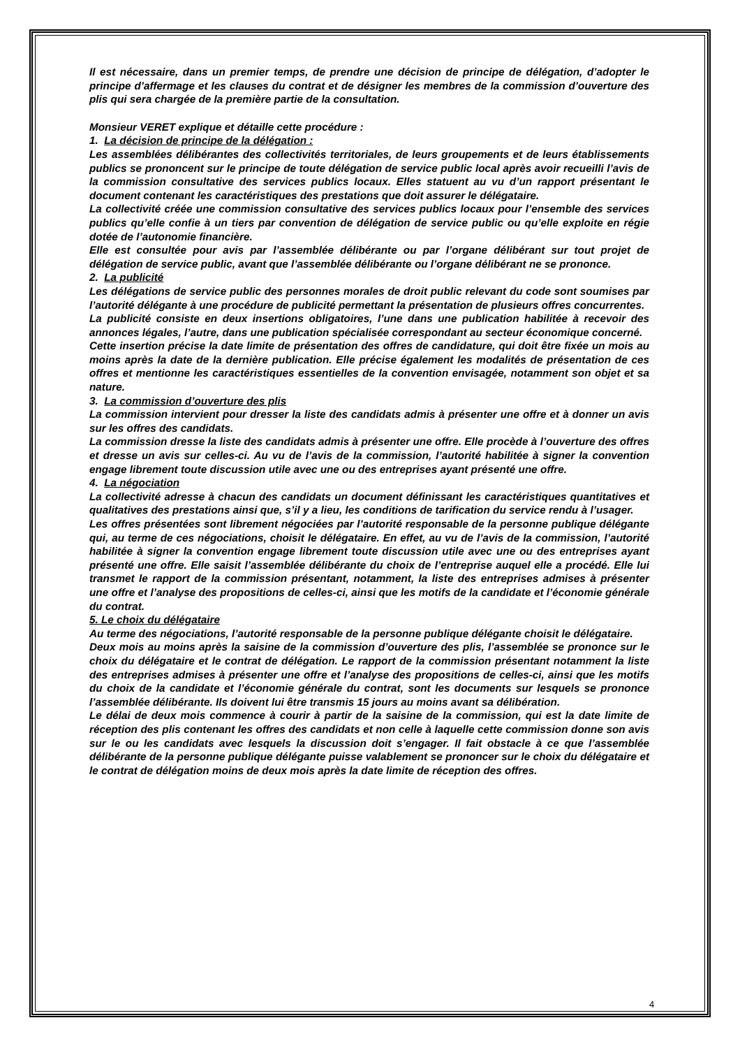Il est nécessaire, dans un premier temps, de prendre une décision de principe de délégation, d’adopter le principe d’affermage et les clauses du contrat et de désigner les membres de la commission d’ouverture des plis qui sera chargée de la première partie de la consultation.
Monsieur VERET explique et détaille cette procédure :
1. La décision de principe de la délégation :
Les assemblées délibérantes des collectivités territoriales, de leurs groupements et de leurs établissements publics se prononcent sur le principe de toute délégation de service public local après avoir recueilli l’avis de la commission consultative des services publics locaux. Elles statuent au vu d’un rapport présentant le document contenant les caractéristiques des prestations que doit assurer le délégataire.
La collectivité créée une commission consultative des services publics locaux pour l’ensemble des services publics qu’elle confie à un tiers par convention de délégation de service public ou qu’elle exploite en régie dotée de l’autonomie financière.
Elle est consultée pour avis par l’assemblée délibérante ou par l’organe délibérant sur tout projet de délégation de service public, avant que l’assemblée délibérante ou l’organe délibérant ne se prononce.
2. La publicité
Les délégations de service public des personnes morales de droit public relevant du code sont soumises par l’autorité délégante à une procédure de publicité permettant la présentation de plusieurs offres concurrentes.
La publicité consiste en deux insertions obligatoires, l’une dans une publication habilitée à recevoir des annonces légales, l’autre, dans une publication spécialisée correspondant au secteur économique concerné.
Cette insertion précise la date limite de présentation des offres de candidature, qui doit être fixée un mois au moins après la date de la dernière publication. Elle précise également les modalités de présentation de ces offres et mentionne les caractéristiques essentielles de la convention envisagée, notamment son objet et sa nature.
3. La commission d’ouverture des plis
La commission intervient pour dresser la liste des candidats admis à présenter une offre et à donner un avis sur les offres des candidats.
La commission dresse la liste des candidats admis à présenter une offre. Elle procède à l’ouverture des offres et dresse un avis sur celles-ci. Au vu de l’avis de la commission, l’autorité habilitée à signer la convention engage librement toute discussion utile avec une ou des entreprises ayant présenté une offre.
4. La négociation
La collectivité adresse à chacun des candidats un document définissant les caractéristiques quantitatives et qualitatives des prestations ainsi que, s’il y a lieu, les conditions de tarification du service rendu à l’usager.
Les offres présentées sont librement négociées par l’autorité responsable de la personne publique délégante qui, au terme de ces négociations, choisit le délégataire. En effet, au vu de l’avis de la commission, l’autorité habilitée à signer la convention engage librement toute discussion utile avec une ou des entreprises ayant présenté une offre. Elle saisit l’assemblée délibérante du choix de l’entreprise auquel elle a procédé. Elle lui transmet le rapport de la commission présentant, notamment, la liste des entreprises admises à présenter une offre et l’analyse des propositions de celles-ci, ainsi que les motifs de la candidate et l’économie générale du contrat.
5. Le choix du délégataire
Au terme des négociations, l’autorité responsable de la personne publique délégante choisit le délégataire.
Deux mois au moins après la saisine de la commission d’ouverture des plis, l’assemblée se prononce sur le choix du délégataire et le contrat de délégation. Le rapport de la commission présentant notamment la liste des entreprises admises à présenter une offre et l’analyse des propositions de celles-ci, ainsi que les motifs du choix de la candidate et l’économie générale du contrat, sont les documents sur lesquels se prononce l’assemblée délibérante. Ils doivent lui être transmis 15 jours au moins avant sa délibération.
Le délai de deux mois commence à courir à partir de la saisine de la commission, qui est la date limite de réception des plis contenant les offres des candidats et non celle à laquelle cette commission donne son avis sur le ou les candidats avec lesquels la discussion doit s’engager. Il fait obstacle à ce que l’assemblée délibérante de la personne publique délégante puisse valablement se prononcer sur le choix du délégataire et le contrat de délégation moins de deux mois après la date limite de réception des offres.
4